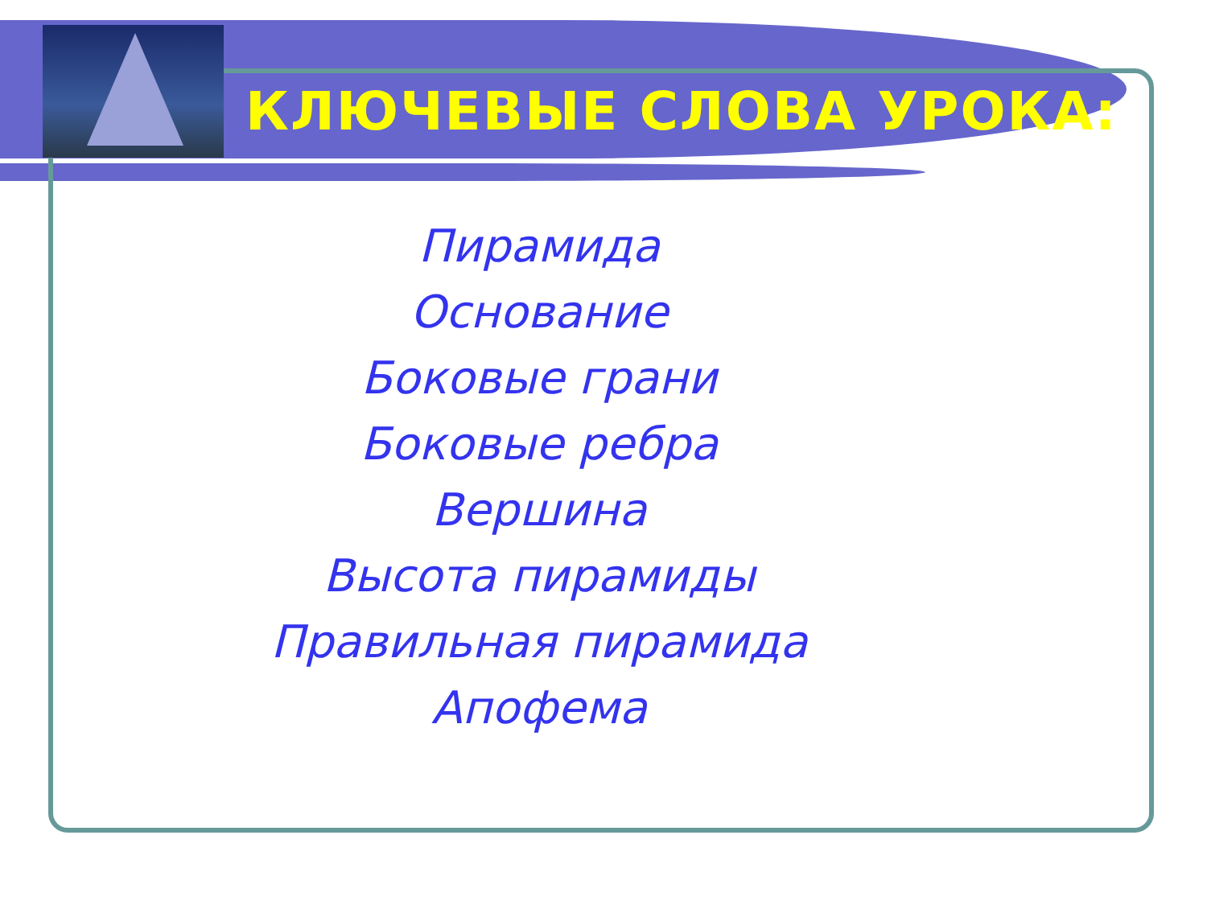КЛЮЧЕВЫЕ СЛОВА УРОКА:
Пирамида
Основание
Боковые грани
Боковые ребра
Вершина
Высота пирамиды
Правильная пирамида
Апофема